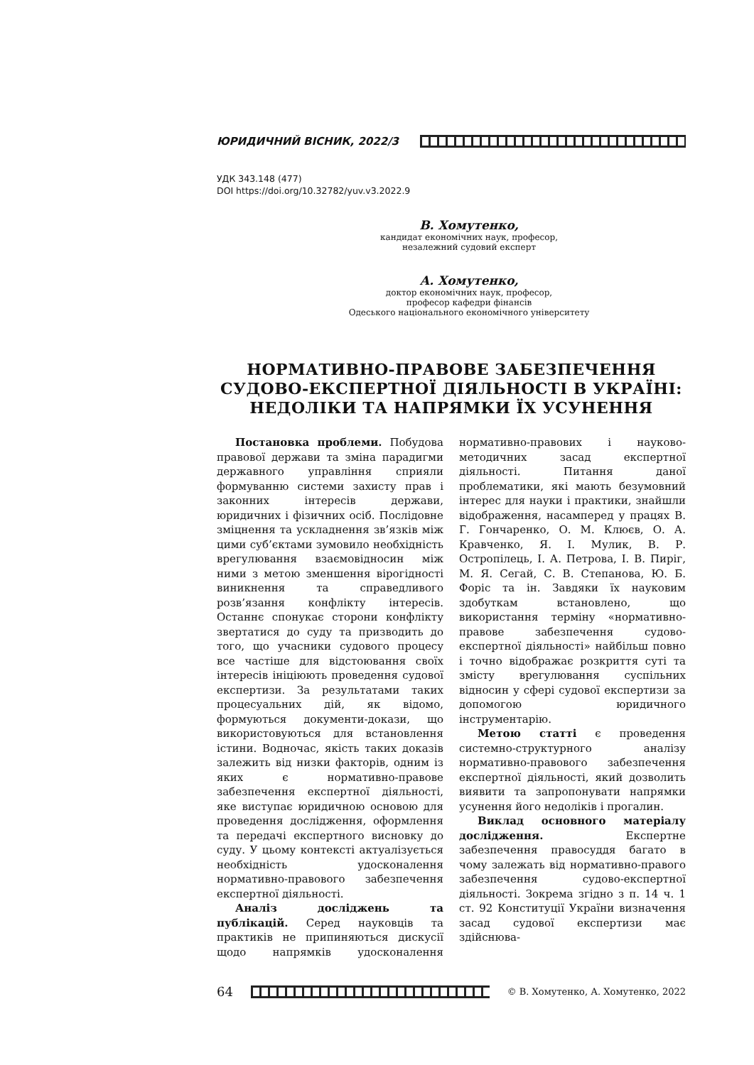ЮРИДИЧНИЙ ВІСНИК, 2022/3
УДК 343.148 (477)
DOI https://doi.org/10.32782/yuv.v3.2022.9
В. Хомутенко,
кандидат економічних наук, професор,
незалежний судовий експерт
А. Хомутенко,
доктор економічних наук, професор,
професор кафедри фінансів
Одеського національного економічного університету
НОРМАТИВНО-ПРАВОВЕ ЗАБЕЗПЕЧЕННЯ
СУДОВО-ЕКСПЕРТНОЇ ДІЯЛЬНОСТІ В УКРАЇНІ:
НЕДОЛІКИ ТА НАПРЯМКИ ЇХ УСУНЕННЯ
Постановка проблеми. Побудова правової держави та зміна парадигми державного управління сприяли формуванню системи захисту прав і законних інтересів держави, юридичних і фізичних осіб. Послідовне зміцнення та ускладнення зв’язків між цими суб’єктами зумовило необхідність врегулювання взаємовідносин між ними з метою зменшення вірогідності виникнення та справедливого розв’язання конфлікту інтересів. Останнє спонукає сторони конфлікту звертатися до суду та призводить до того, що учасники судового процесу все частіше для відстоювання своїх інтересів ініціюють проведення судової експертизи. За результатами таких процесуальних дій, як відомо, формуються документи-докази, що використовуються для встановлення істини. Водночас, якість таких доказів залежить від низки факторів, одним із яких є нормативно-правове забезпечення експертної діяльності, яке виступає юридичною основою для проведення дослідження, оформлення та передачі експертного висновку до суду. У цьому контексті актуалізується необхідність удосконалення нормативно-правового забезпечення експертної діяльності.
Аналіз досліджень та публікацій. Серед науковців та практиків не припиняються дискусії щодо напрямків удосконалення нормативно-правових і науково-методичних засад експертної діяльності. Питання даної проблематики, які мають безумовний інтерес для науки і практики, знайшли відображення, насамперед у працях В. Г. Гончаренко, О. М. Клюєв, О. А. Кравченко, Я. І. Мулик, В. Р. Остропілець, І. А. Петрова, І. В. Пиріг, М. Я. Сегай, С. В. Степанова, Ю. Б. Форіс та ін. Завдяки їх науковим здобуткам встановлено, що використання терміну «нормативно-правове забезпечення судово-експертної діяльності» найбільш повно і точно відображає розкриття суті та змісту врегулювання суспільних відносин у сфері судової експертизи за допомогою юридичного інструментарію.
Метою статті є проведення системно-структурного аналізу нормативно-правового забезпечення експертної діяльності, який дозволить виявити та запропонувати напрямки усунення його недоліків і прогалин.
Виклад основного матеріалу дослідження. Експертне забезпечення правосуддя багато в чому залежать від нормативно-правого забезпечення судово-експертної діяльності. Зокрема згідно з п. 14 ч. 1 ст. 92 Конституції України визначення засад судової експертизи має здійснюва-
64
© В. Хомутенко, А. Хомутенко, 2022